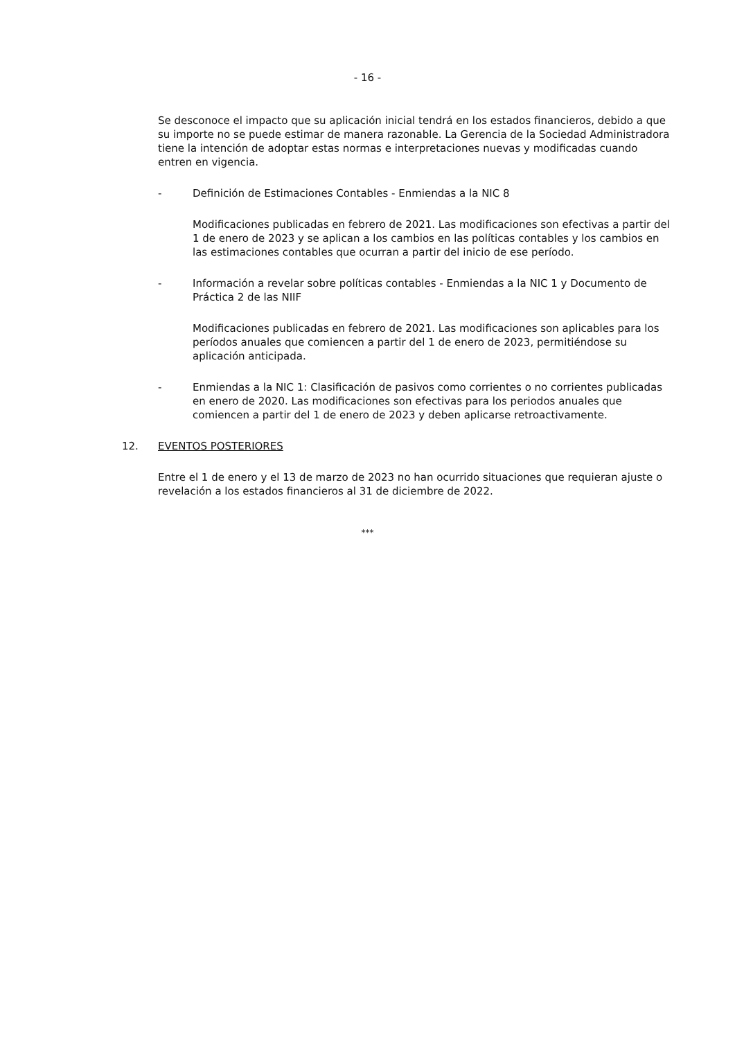- 16 -
Se desconoce el impacto que su aplicación inicial tendrá en los estados financieros, debido a que su importe no se puede estimar de manera razonable. La Gerencia de la Sociedad Administradora tiene la intención de adoptar estas normas e interpretaciones nuevas y modificadas cuando entren en vigencia.
- Definición de Estimaciones Contables - Enmiendas a la NIC 8
Modificaciones publicadas en febrero de 2021. Las modificaciones son efectivas a partir del 1 de enero de 2023 y se aplican a los cambios en las políticas contables y los cambios en las estimaciones contables que ocurran a partir del inicio de ese período.
- Información a revelar sobre políticas contables - Enmiendas a la NIC 1 y Documento de Práctica 2 de las NIIF
Modificaciones publicadas en febrero de 2021. Las modificaciones son aplicables para los períodos anuales que comiencen a partir del 1 de enero de 2023, permitiéndose su aplicación anticipada.
- Enmiendas a la NIC 1: Clasificación de pasivos como corrientes o no corrientes publicadas en enero de 2020. Las modificaciones son efectivas para los periodos anuales que comiencen a partir del 1 de enero de 2023 y deben aplicarse retroactivamente.
12. EVENTOS POSTERIORES
Entre el 1 de enero y el 13 de marzo de 2023 no han ocurrido situaciones que requieran ajuste o revelación a los estados financieros al 31 de diciembre de 2022.
***